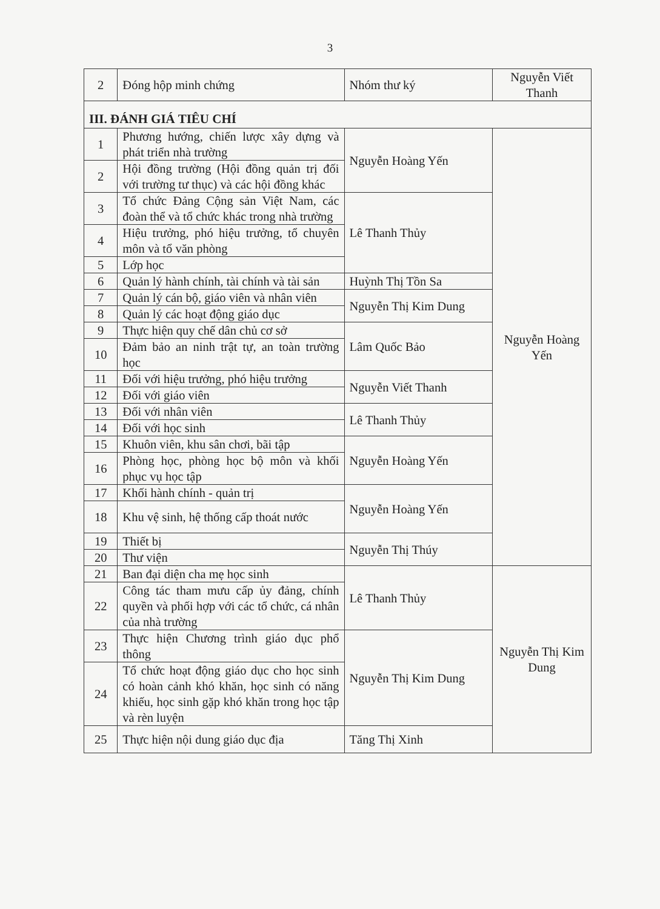3
| 2 | Đóng hộp minh chứng | Nhóm thư ký | Nguyễn Viết Thanh |
| III. ĐÁNH GIÁ TIÊU CHÍ | | | |
| 1 | Phương hướng, chiến lược xây dựng và phát triển nhà trường | Nguyễn Hoàng Yến | Nguyễn Hoàng Yến |
| 2 | Hội đồng trường (Hội đồng quản trị đối với trường tư thục) và các hội đồng khác | | |
| 3 | Tổ chức Đảng Cộng sản Việt Nam, các đoàn thể và tổ chức khác trong nhà trường | Lê Thanh Thủy | |
| 4 | Hiệu trưởng, phó hiệu trưởng, tổ chuyên môn và tổ văn phòng | | |
| 5 | Lớp học | | |
| 6 | Quản lý hành chính, tài chính và tài sản | Huỳnh Thị Tồn Sa | |
| 7 | Quản lý cán bộ, giáo viên và nhân viên | Nguyễn Thị Kim Dung | |
| 8 | Quản lý các hoạt động giáo dục | | |
| 9 | Thực hiện quy chế dân chủ cơ sở | Lâm Quốc Bảo | |
| 10 | Đảm bảo an ninh trật tự, an toàn trường học | | |
| 11 | Đối với hiệu trưởng, phó hiệu trưởng | Nguyễn Viết Thanh | |
| 12 | Đối với giáo viên | | |
| 13 | Đối với nhân viên | Lê Thanh Thủy | |
| 14 | Đối với học sinh | | |
| 15 | Khuôn viên, khu sân chơi, bãi tập | Nguyễn Hoàng Yến | |
| 16 | Phòng học, phòng học bộ môn và khối phục vụ học tập | | |
| 17 | Khối hành chính - quản trị | Nguyễn Hoàng Yến | |
| 18 | Khu vệ sinh, hệ thống cấp thoát nước | | |
| 19 | Thiết bị | Nguyễn Thị Thúy | |
| 20 | Thư viện | | |
| 21 | Ban đại diện cha mẹ học sinh | Lê Thanh Thủy | Nguyễn Thị Kim Dung |
| 22 | Công tác tham mưu cấp ủy đảng, chính quyền và phối hợp với các tổ chức, cá nhân của nhà trường | | |
| 23 | Thực hiện Chương trình giáo dục phổ thông | Nguyễn Thị Kim Dung | |
| 24 | Tổ chức hoạt động giáo dục cho học sinh có hoàn cảnh khó khăn, học sinh có năng khiếu, học sinh gặp khó khăn trong học tập và rèn luyện | | |
| 25 | Thực hiện nội dung giáo dục địa | Tăng Thị Xinh | |